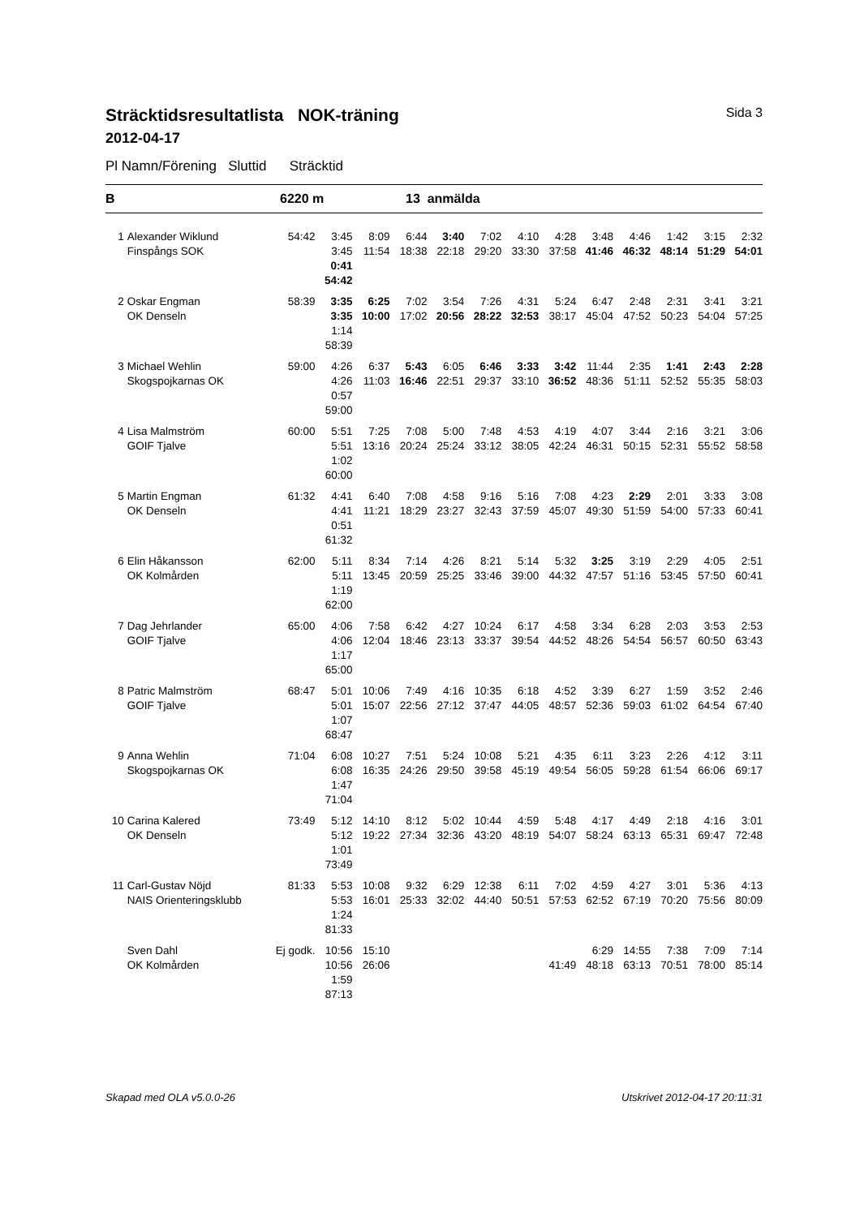Sträcktidsresultatlista NOK-träning Sida 3
2012-04-17
Pl Namn/Förening Sluttid Sträcktid
B 6220 m 13 anmälda
| 1 | Alexander Wiklund | 54:42 | 3:45 | 8:09 | 6:44 | 3:40 | 7:02 | 4:10 | 4:28 | 3:48 | 4:46 | 1:42 | 3:15 | 2:32 |
| | Finspångs SOK | | 3:45 | 11:54 | 18:38 | 22:18 | 29:20 | 33:30 | 37:58 | 41:46 | 46:32 | 48:14 | 51:29 | 54:01 |
| | | | 0:41 | | | | | | | | | | | |
| | | | 54:42 | | | | | | | | | | | |
| 2 | Oskar Engman | 58:39 | 3:35 | 6:25 | 7:02 | 3:54 | 7:26 | 4:31 | 5:24 | 6:47 | 2:48 | 2:31 | 3:41 | 3:21 |
| | OK Denseln | | 3:35 | 10:00 | 17:02 | 20:56 | 28:22 | 32:53 | 38:17 | 45:04 | 47:52 | 50:23 | 54:04 | 57:25 |
| | | | 1:14 | | | | | | | | | | | |
| | | | 58:39 | | | | | | | | | | | |
| 3 | Michael Wehlin | 59:00 | 4:26 | 6:37 | 5:43 | 6:05 | 6:46 | 3:33 | 3:42 | 11:44 | 2:35 | 1:41 | 2:43 | 2:28 |
| | Skogspojkarnas OK | | 4:26 | 11:03 | 16:46 | 22:51 | 29:37 | 33:10 | 36:52 | 48:36 | 51:11 | 52:52 | 55:35 | 58:03 |
| | | | 0:57 | | | | | | | | | | | |
| | | | 59:00 | | | | | | | | | | | |
| 4 | Lisa Malmström | 60:00 | 5:51 | 7:25 | 7:08 | 5:00 | 7:48 | 4:53 | 4:19 | 4:07 | 3:44 | 2:16 | 3:21 | 3:06 |
| | GOIF Tjalve | | 5:51 | 13:16 | 20:24 | 25:24 | 33:12 | 38:05 | 42:24 | 46:31 | 50:15 | 52:31 | 55:52 | 58:58 |
| | | | 1:02 | | | | | | | | | | | |
| | | | 60:00 | | | | | | | | | | | |
| 5 | Martin Engman | 61:32 | 4:41 | 6:40 | 7:08 | 4:58 | 9:16 | 5:16 | 7:08 | 4:23 | 2:29 | 2:01 | 3:33 | 3:08 |
| | OK Denseln | | 4:41 | 11:21 | 18:29 | 23:27 | 32:43 | 37:59 | 45:07 | 49:30 | 51:59 | 54:00 | 57:33 | 60:41 |
| | | | 0:51 | | | | | | | | | | | |
| | | | 61:32 | | | | | | | | | | | |
| 6 | Elin Håkansson | 62:00 | 5:11 | 8:34 | 7:14 | 4:26 | 8:21 | 5:14 | 5:32 | 3:25 | 3:19 | 2:29 | 4:05 | 2:51 |
| | OK Kolmården | | 5:11 | 13:45 | 20:59 | 25:25 | 33:46 | 39:00 | 44:32 | 47:57 | 51:16 | 53:45 | 57:50 | 60:41 |
| | | | 1:19 | | | | | | | | | | | |
| | | | 62:00 | | | | | | | | | | | |
| 7 | Dag Jehrlander | 65:00 | 4:06 | 7:58 | 6:42 | 4:27 | 10:24 | 6:17 | 4:58 | 3:34 | 6:28 | 2:03 | 3:53 | 2:53 |
| | GOIF Tjalve | | 4:06 | 12:04 | 18:46 | 23:13 | 33:37 | 39:54 | 44:52 | 48:26 | 54:54 | 56:57 | 60:50 | 63:43 |
| | | | 1:17 | | | | | | | | | | | |
| | | | 65:00 | | | | | | | | | | | |
| 8 | Patric Malmström | 68:47 | 5:01 | 10:06 | 7:49 | 4:16 | 10:35 | 6:18 | 4:52 | 3:39 | 6:27 | 1:59 | 3:52 | 2:46 |
| | GOIF Tjalve | | 5:01 | 15:07 | 22:56 | 27:12 | 37:47 | 44:05 | 48:57 | 52:36 | 59:03 | 61:02 | 64:54 | 67:40 |
| | | | 1:07 | | | | | | | | | | | |
| | | | 68:47 | | | | | | | | | | | |
| 9 | Anna Wehlin | 71:04 | 6:08 | 10:27 | 7:51 | 5:24 | 10:08 | 5:21 | 4:35 | 6:11 | 3:23 | 2:26 | 4:12 | 3:11 |
| | Skogspojkarnas OK | | 6:08 | 16:35 | 24:26 | 29:50 | 39:58 | 45:19 | 49:54 | 56:05 | 59:28 | 61:54 | 66:06 | 69:17 |
| | | | 1:47 | | | | | | | | | | | |
| | | | 71:04 | | | | | | | | | | | |
| 10 | Carina Kalered | 73:49 | 5:12 | 14:10 | 8:12 | 5:02 | 10:44 | 4:59 | 5:48 | 4:17 | 4:49 | 2:18 | 4:16 | 3:01 |
| | OK Denseln | | 5:12 | 19:22 | 27:34 | 32:36 | 43:20 | 48:19 | 54:07 | 58:24 | 63:13 | 65:31 | 69:47 | 72:48 |
| | | | 1:01 | | | | | | | | | | | |
| | | | 73:49 | | | | | | | | | | | |
| 11 | Carl-Gustav Nöjd | 81:33 | 5:53 | 10:08 | 9:32 | 6:29 | 12:38 | 6:11 | 7:02 | 4:59 | 4:27 | 3:01 | 5:36 | 4:13 |
| | NAIS Orienteringsklubb | | 5:53 | 16:01 | 25:33 | 32:02 | 44:40 | 50:51 | 57:53 | 62:52 | 67:19 | 70:20 | 75:56 | 80:09 |
| | | | 1:24 | | | | | | | | | | | |
| | | | 81:33 | | | | | | | | | | | |
| | Sven Dahl | Ej godk. | 10:56 | 15:10 | | | | | | 6:29 | 14:55 | 7:38 | 7:09 | 7:14 |
| | OK Kolmården | | 10:56 | 26:06 | | | | | 41:49 | 48:18 | 63:13 | 70:51 | 78:00 | 85:14 |
| | | | 1:59 | | | | | | | | | | | |
| | | | 87:13 | | | | | | | | | | | |
Skapad med OLA v5.0.0-26 Utskrivet 2012-04-17 20:11:31